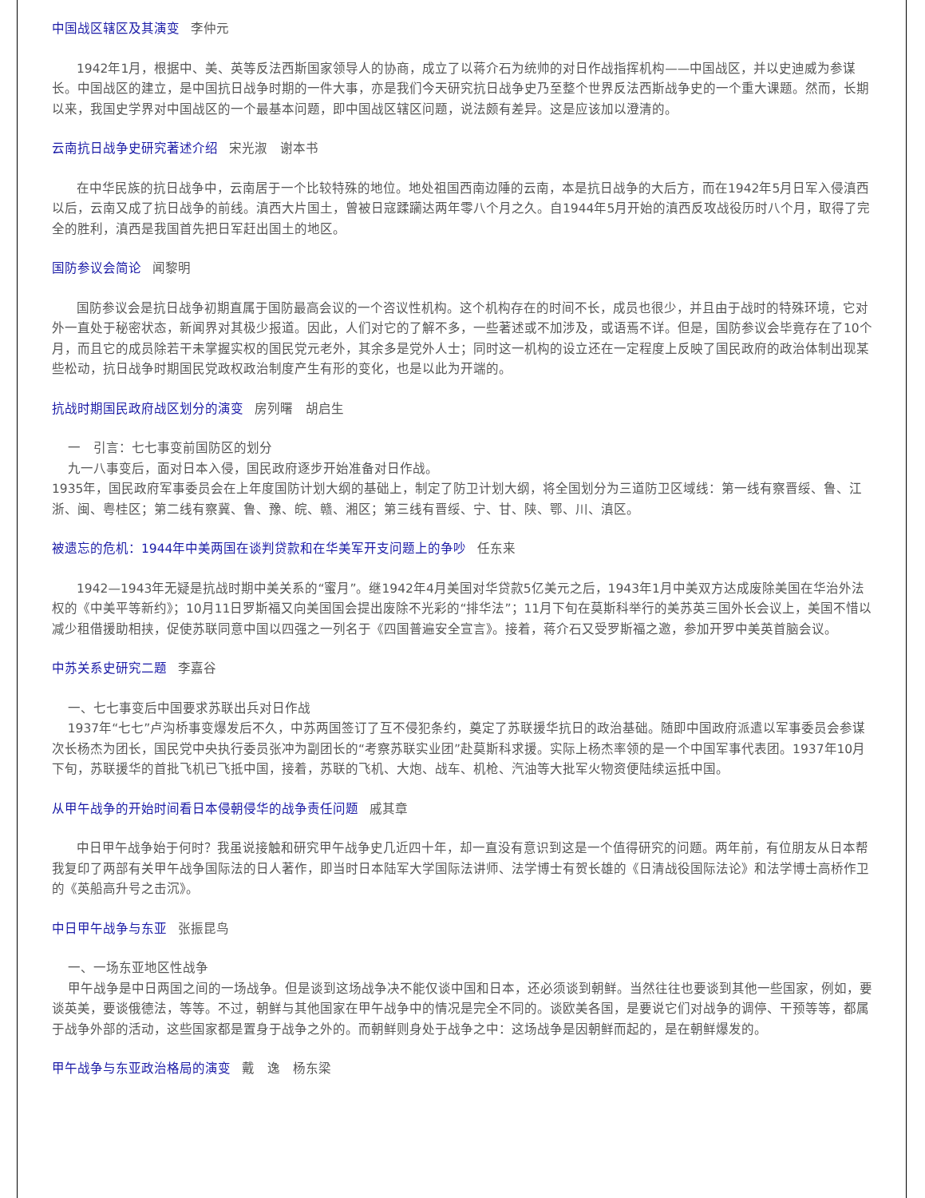中国战区辖区及其演变 李仲元
1942年1月，根据中、美、英等反法西斯国家领导人的协商，成立了以蒋介石为统帅的对日作战指挥机构——中国战区，并以史迪威为参谋长。中国战区的建立，是中国抗日战争时期的一件大事，亦是我们今天研究抗日战争史乃至整个世界反法西斯战争史的一个重大课题。然而，长期以来，我国史学界对中国战区的一个最基本问题，即中国战区辖区问题，说法颇有差异。这是应该加以澄清的。
云南抗日战争史研究著述介绍 宋光淑　谢本书
在中华民族的抗日战争中，云南居于一个比较特殊的地位。地处祖国西南边陲的云南，本是抗日战争的大后方，而在1942年5月日军入侵滇西以后，云南又成了抗日战争的前线。滇西大片国土，曾被日寇蹂躏达两年零八个月之久。自1944年5月开始的滇西反攻战役历时八个月，取得了完全的胜利，滇西是我国首先把日军赶出国土的地区。
国防参议会简论 闻黎明
国防参议会是抗日战争初期直属于国防最高会议的一个咨议性机构。这个机构存在的时间不长，成员也很少，并且由于战时的特殊环境，它对外一直处于秘密状态，新闻界对其极少报道。因此，人们对它的了解不多，一些著述或不加涉及，或语焉不详。但是，国防参议会毕竟存在了10个月，而且它的成员除若干未掌握实权的国民党元老外，其余多是党外人士；同时这一机构的设立还在一定程度上反映了国民政府的政治体制出现某些松动，抗日战争时期国民党政权政治制度产生有形的变化，也是以此为开端的。
抗战时期国民政府战区划分的演变 房列曙　胡启生
一　引言：七七事变前国防区的划分
九一八事变后，面对日本入侵，国民政府逐步开始准备对日作战。
1935年，国民政府军事委员会在上年度国防计划大纲的基础上，制定了防卫计划大纲，将全国划分为三道防卫区域线：第一线有察晋绥、鲁、江浙、闽、粤桂区；第二线有察冀、鲁、豫、皖、赣、湘区；第三线有晋绥、宁、甘、陕、鄂、川、滇区。
被遗忘的危机：1944年中美两国在谈判贷款和在华美军开支问题上的争吵 任东来
1942—1943年无疑是抗战时期中美关系的“蜜月”。继1942年4月美国对华贷款5亿美元之后，1943年1月中美双方达成废除美国在华治外法权的《中美平等新约》；10月11日罗斯福又向美国国会提出废除不光彩的“排华法”；11月下旬在莫斯科举行的美苏英三国外长会议上，美国不惜以减少租借援助相挟，促使苏联同意中国以四强之一列名于《四国普遍安全宣言》。接着，蒋介石又受罗斯福之邀，参加开罗中美英首脑会议。
中苏关系史研究二题 李嘉谷
一、七七事变后中国要求苏联出兵对日作战
1937年“七七”卢沟桥事变爆发后不久，中苏两国签订了互不侵犯条约，奠定了苏联援华抗日的政治基础。随即中国政府派遣以军事委员会参谋次长杨杰为团长，国民党中央执行委员张冲为副团长的“考察苏联实业团”赴莫斯科求援。实际上杨杰率领的是一个中国军事代表团。1937年10月下旬，苏联援华的首批飞机已飞抵中国，接着，苏联的飞机、大炮、战车、机枪、汽油等大批军火物资便陆续运抵中国。
从甲午战争的开始时间看日本侵朝侵华的战争责任问题 戚其章
中日甲午战争始于何时？我虽说接触和研究甲午战争史几近四十年，却一直没有意识到这是一个值得研究的问题。两年前，有位朋友从日本帮我复印了两部有关甲午战争国际法的日人著作，即当时日本陆军大学国际法讲师、法学博士有贺长雄的《日清战役国际法论》和法学博士高桥作卫的《英船高升号之击沉》。
中日甲午战争与东亚 张振昆鸟
一、一场东亚地区性战争
甲午战争是中日两国之间的一场战争。但是谈到这场战争决不能仅谈中国和日本，还必须谈到朝鲜。当然往往也要谈到其他一些国家，例如，要谈英美，要谈俄德法，等等。不过，朝鲜与其他国家在甲午战争中的情况是完全不同的。谈欧美各国，是要说它们对战争的调停、干预等等，都属于战争外部的活动，这些国家都是置身于战争之外的。而朝鲜则身处于战争之中：这场战争是因朝鲜而起的，是在朝鲜爆发的。
甲午战争与东亚政治格局的演变 戴　逸　杨东梁